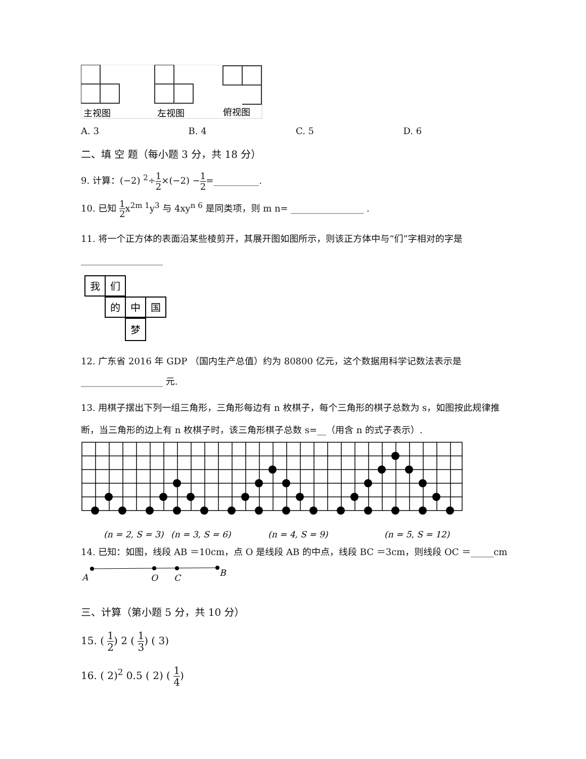主视图
左视图
俯视图
A. 3 B. 4 C. 5 D. 6
二、填 空 题（每小题 3 分，共 18 分）
9. 计算：(−2) <sup>2</sup>÷1 2×(−2) −1 2=__________.
10. 已知 1 2x<sup>2m 1</sup>y<sup>3</sup> 与 4xy<sup>n 6</sup> 是同类项，则 m n= ________________ .
11. 将一个正方体的表面沿某些棱剪开，其展开图如图所示，则该正方体中与“们”字相对的字是 __________________
我
们
的
中
国
梦
12. 广东省 2016 年 GDP （国内生产总值）约为 80800 亿元，这个数据用科学记数法表示是 __________________ 元.
13. 用棋子摆出下列一组三角形，三角形每边有 n 枚棋子，每个三角形的棋子总数为 s，如图按此规律推断，当三角形的边上有 n 枚棋子时，该三角形棋子总数 s=__（用含 n 的式子表示）.
(n = 2, S = 3)
(n = 3, S = 6)
(n = 4, S = 9)
(n = 5, S = 12)
14. 已知：如图，线段 AB ＝10cm，点 O 是线段 AB 的中点，线段 BC ＝3cm，则线段 OC ＝_____cm
A
O
C
B
三、计算（第小题 5 分，共 10 分）
15. ( 1 2) 2 ( 1 3) ( 3)
16. ( 2)<sup>2</sup> 0.5 ( 2) ( 1 4)